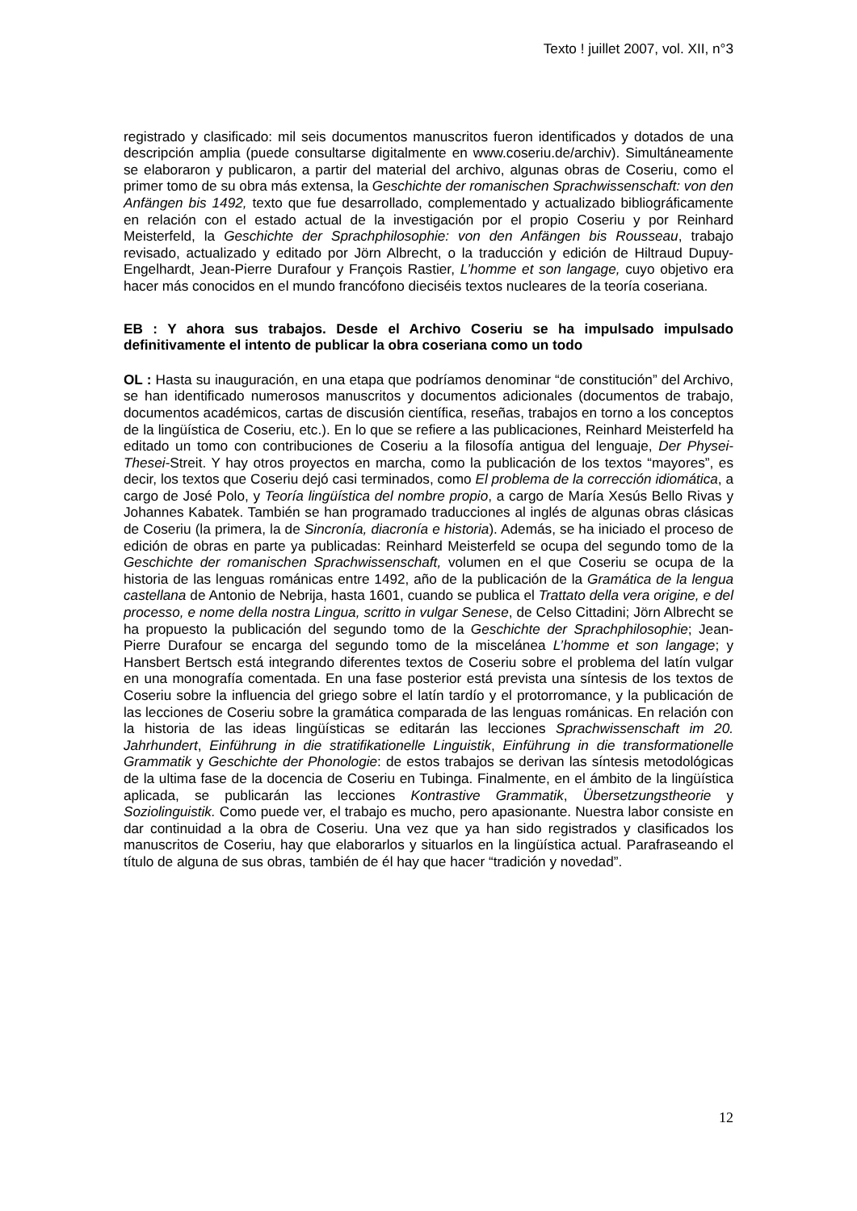Texto ! juillet 2007, vol. XII, n°3
registrado y clasificado: mil seis documentos manuscritos fueron identificados y dotados de una descripción amplia (puede consultarse digitalmente en www.coseriu.de/archiv). Simultáneamente se elaboraron y publicaron, a partir del material del archivo, algunas obras de Coseriu, como el primer tomo de su obra más extensa, la Geschichte der romanischen Sprachwissenschaft: von den Anfängen bis 1492, texto que fue desarrollado, complementado y actualizado bibliográficamente en relación con el estado actual de la investigación por el propio Coseriu y por Reinhard Meisterfeld, la Geschichte der Sprachphilosophie: von den Anfängen bis Rousseau, trabajo revisado, actualizado y editado por Jörn Albrecht, o la traducción y edición de Hiltraud Dupuy-Engelhardt, Jean-Pierre Durafour y François Rastier, L’homme et son langage, cuyo objetivo era hacer más conocidos en el mundo francófono dieciséis textos nucleares de la teoría coseriana.
EB : Y ahora sus trabajos. Desde el Archivo Coseriu se ha impulsado impulsado definitivamente el intento de publicar la obra coseriana como un todo
OL : Hasta su inauguración, en una etapa que podríamos denominar “de constitución” del Archivo, se han identificado numerosos manuscritos y documentos adicionales (documentos de trabajo, documentos académicos, cartas de discusión científica, reseñas, trabajos en torno a los conceptos de la lingüística de Coseriu, etc.). En lo que se refiere a las publicaciones, Reinhard Meisterfeld ha editado un tomo con contribuciones de Coseriu a la filosofía antigua del lenguaje, Der Physei-Thesei-Streit. Y hay otros proyectos en marcha, como la publicación de los textos “mayores”, es decir, los textos que Coseriu dejó casi terminados, como El problema de la corrección idiomática, a cargo de José Polo, y Teoría lingüística del nombre propio, a cargo de María Xesús Bello Rivas y Johannes Kabatek. También se han programado traducciones al inglés de algunas obras clásicas de Coseriu (la primera, la de Sincronía, diacronía e historia). Además, se ha iniciado el proceso de edición de obras en parte ya publicadas: Reinhard Meisterfeld se ocupa del segundo tomo de la Geschichte der romanischen Sprachwissenschaft, volumen en el que Coseriu se ocupa de la historia de las lenguas románicas entre 1492, año de la publicación de la Gramática de la lengua castellana de Antonio de Nebrija, hasta 1601, cuando se publica el Trattato della vera origine, e del processo, e nome della nostra Lingua, scritto in vulgar Senese, de Celso Cittadini; Jörn Albrecht se ha propuesto la publicación del segundo tomo de la Geschichte der Sprachphilosophie; Jean-Pierre Durafour se encarga del segundo tomo de la miscelánea L’homme et son langage; y Hansbert Bertsch está integrando diferentes textos de Coseriu sobre el problema del latín vulgar en una monografía comentada. En una fase posterior está prevista una síntesis de los textos de Coseriu sobre la influencia del griego sobre el latín tardío y el protorromance, y la publicación de las lecciones de Coseriu sobre la gramática comparada de las lenguas románicas. En relación con la historia de las ideas lingüísticas se editarán las lecciones Sprachwissenschaft im 20. Jahrhundert, Einführung in die stratifikationelle Linguistik, Einführung in die transformationelle Grammatik y Geschichte der Phonologie: de estos trabajos se derivan las síntesis metodológicas de la ultima fase de la docencia de Coseriu en Tubinga. Finalmente, en el ámbito de la lingüística aplicada, se publicarán las lecciones Kontrastive Grammatik, Übersetzungstheorie y Soziolinguistik. Como puede ver, el trabajo es mucho, pero apasionante. Nuestra labor consiste en dar continuidad a la obra de Coseriu. Una vez que ya han sido registrados y clasificados los manuscritos de Coseriu, hay que elaborarlos y situarlos en la lingüística actual. Parafraseando el título de alguna de sus obras, también de él hay que hacer “tradición y novedad”.
12